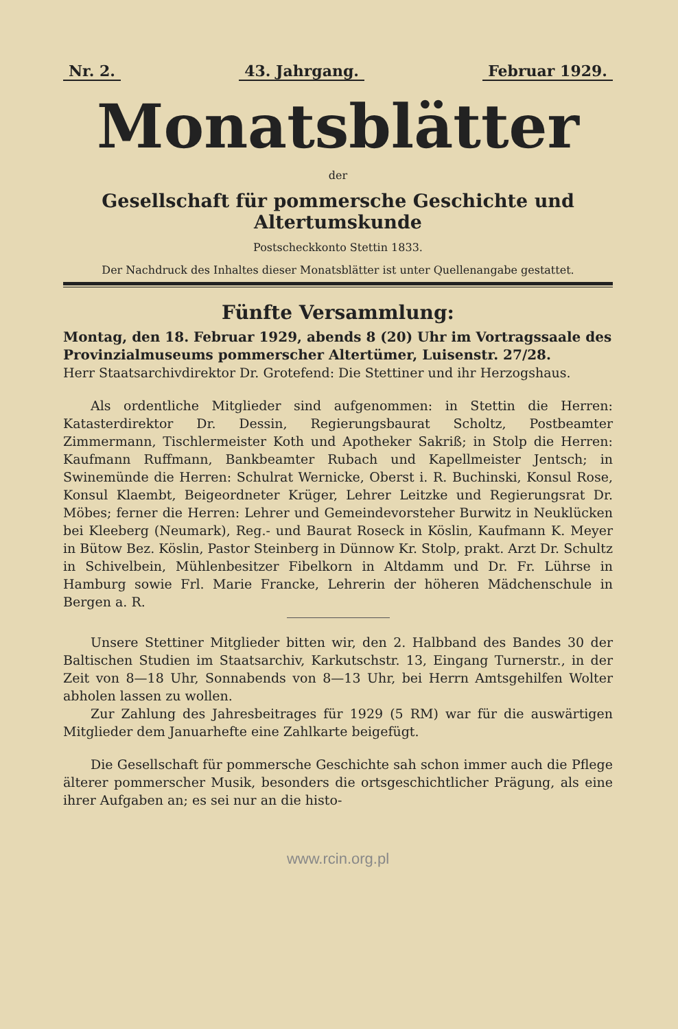Nr. 2. 43. Jahrgang. Februar 1929.
Monatsblätter
der
Gesellschaft für pommersche Geschichte und Altertumskunde
Postscheckkonto Stettin 1833.
Der Nachdruck des Inhaltes dieser Monatsblätter ist unter Quellenangabe gestattet.
Fünfte Versammlung:
Montag, den 18. Februar 1929, abends 8 (20) Uhr im Vortragssaale des Provinzialmuseums pommerscher Altertümer, Luisenstr. 27/28.
Herr Staatsarchivdirektor Dr. Grotefend: Die Stettiner und ihr Herzogshaus.
Als ordentliche Mitglieder sind aufgenommen: in Stettin die Herren: Katasterdirektor Dr. Dessin, Regierungsbaurat Scholtz, Postbeamter Zimmermann, Tischlermeister Koth und Apotheker Sakriß; in Stolp die Herren: Kaufmann Ruffmann, Bankbeamter Rubach und Kapellmeister Jentsch; in Swinemünde die Herren: Schulrat Wernicke, Oberst i. R. Buchinski, Konsul Rose, Konsul Klaembt, Beigeordneter Krüger, Lehrer Leitzke und Regierungsrat Dr. Möbes; ferner die Herren: Lehrer und Gemeindevorsteher Burwitz in Neuklücken bei Kleeberg (Neumark), Reg.- und Baurat Roseck in Köslin, Kaufmann K. Meyer in Bütow Bez. Köslin, Pastor Steinberg in Dünnow Kr. Stolp, prakt. Arzt Dr. Schultz in Schivelbein, Mühlenbesitzer Fibelkorn in Altdamm und Dr. Fr. Lührse in Hamburg sowie Frl. Marie Francke, Lehrerin der höheren Mädchenschule in Bergen a. R.
Unsere Stettiner Mitglieder bitten wir, den 2. Halbband des Bandes 30 der Baltischen Studien im Staatsarchiv, Karkutschstr. 13, Eingang Turnerstr., in der Zeit von 8—18 Uhr, Sonnabends von 8—13 Uhr, bei Herrn Amtsgehilfen Wolter abholen lassen zu wollen.
Zur Zahlung des Jahresbeitrages für 1929 (5 RM) war für die auswärtigen Mitglieder dem Januarhefte eine Zahlkarte beigefügt.
Die Gesellschaft für pommersche Geschichte sah schon immer auch die Pflege älterer pommerscher Musik, besonders die ortsgeschichtlicher Prägung, als eine ihrer Aufgaben an; es sei nur an die histo-
www.rcin.org.pl